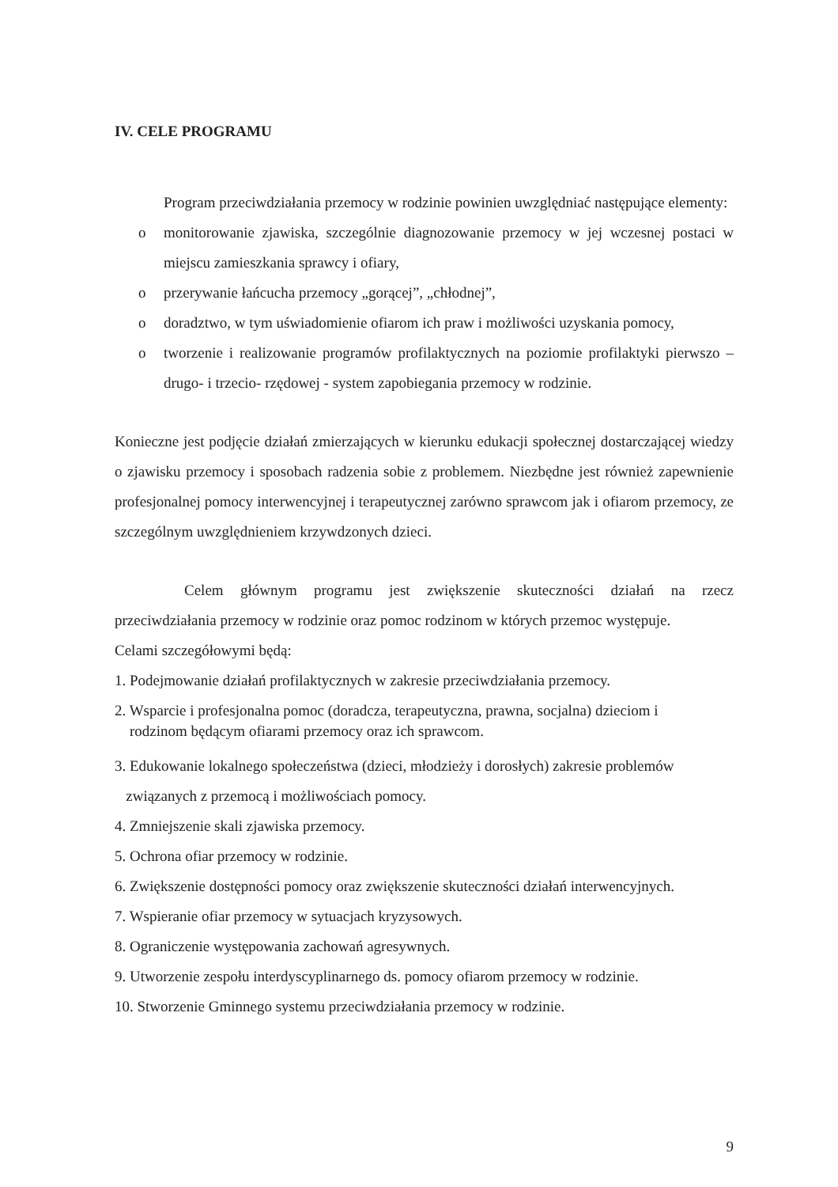IV. CELE PROGRAMU
Program przeciwdziałania przemocy w rodzinie powinien uwzględniać następujące elementy:
o monitorowanie zjawiska, szczególnie diagnozowanie przemocy w jej wczesnej postaci w miejscu zamieszkania sprawcy i ofiary,
o przerywanie łańcucha przemocy „gorącej”, „chłodnej”,
o doradztwo, w tym uświadomienie ofiarom ich praw i możliwości uzyskania pomocy,
o tworzenie i realizowanie programów profilaktycznych na poziomie profilaktyki pierwszo – drugo- i trzecio- rzędowej - system zapobiegania przemocy w rodzinie.
Konieczne jest podjęcie działań zmierzających w kierunku edukacji społecznej dostarczającej wiedzy o zjawisku przemocy i sposobach radzenia sobie z problemem. Niezbędne jest również zapewnienie profesjonalnej pomocy interwencyjnej i terapeutycznej zarówno sprawcom jak i ofiarom przemocy, ze szczególnym uwzględnieniem krzywdzonych dzieci.
Celem głównym programu jest zwiększenie skuteczności działań na rzecz przeciwdziałania przemocy w rodzinie oraz pomoc rodzinom w których przemoc występuje.
Celami szczegółowymi będą:
1. Podejmowanie działań profilaktycznych w zakresie przeciwdziałania przemocy.
2. Wsparcie i profesjonalna pomoc (doradcza, terapeutyczna, prawna, socjalna) dzieciom i
rodzinom będącym ofiarami przemocy oraz ich sprawcom.
3. Edukowanie lokalnego społeczeństwa (dzieci, młodzieży i dorosłych) zakresie problemów
związanych z przemocą i możliwościach pomocy.
4. Zmniejszenie skali zjawiska przemocy.
5. Ochrona ofiar przemocy w rodzinie.
6. Zwiększenie dostępności pomocy oraz zwiększenie skuteczności działań interwencyjnych.
7. Wspieranie ofiar przemocy w sytuacjach kryzysowych.
8. Ograniczenie występowania zachowań agresywnych.
9. Utworzenie zespołu interdyscyplinarnego ds. pomocy ofiarom przemocy w rodzinie.
10. Stworzenie Gminnego systemu przeciwdziałania przemocy w rodzinie.
9